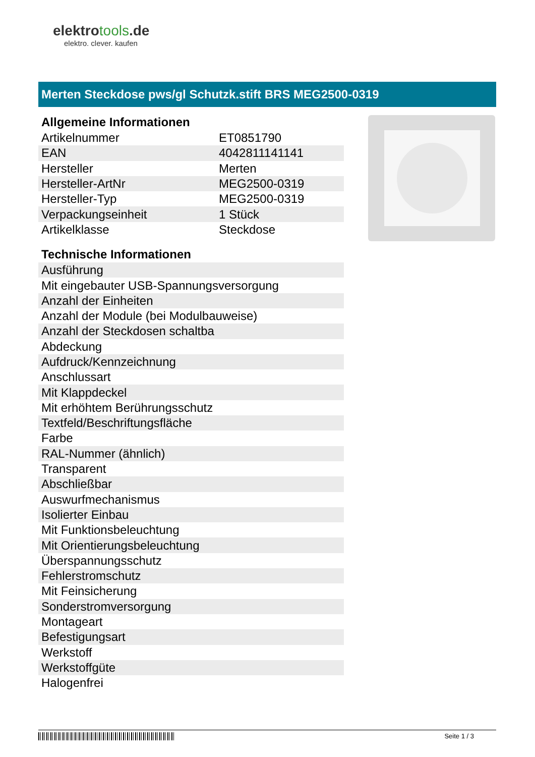elektrotools.de
elektro. clever. kaufen
Merten Steckdose pws/gl Schutzk.stift BRS MEG2500-0319
Allgemeine Informationen
| Artikelnummer | ET0851790 |
| EAN | 4042811141141 |
| Hersteller | Merten |
| Hersteller-ArtNr | MEG2500-0319 |
| Hersteller-Typ | MEG2500-0319 |
| Verpackungseinheit | 1 Stück |
| Artikelklasse | Steckdose |
Technische Informationen
| Ausführung |
| Mit eingebauter USB-Spannungsversorgung |
| Anzahl der Einheiten |
| Anzahl der Module (bei Modulbauweise) |
| Anzahl der Steckdosen schaltba |
| Abdeckung |
| Aufdruck/Kennzeichnung |
| Anschlussart |
| Mit Klappdeckel |
| Mit erhöhtem Berührungsschutz |
| Textfeld/Beschriftungsfläche |
| Farbe |
| RAL-Nummer (ähnlich) |
| Transparent |
| Abschließbar |
| Auswurfmechanismus |
| Isolierter Einbau |
| Mit Funktionsbeleuchtung |
| Mit Orientierungsbeleuchtung |
| Überspannungsschutz |
| Fehlerstromschutz |
| Mit Feinsicherung |
| Sonderstromversorgung |
| Montageart |
| Befestigungsart |
| Werkstoff |
| Werkstoffgüte |
| Halogenfrei |
Seite 1 / 3